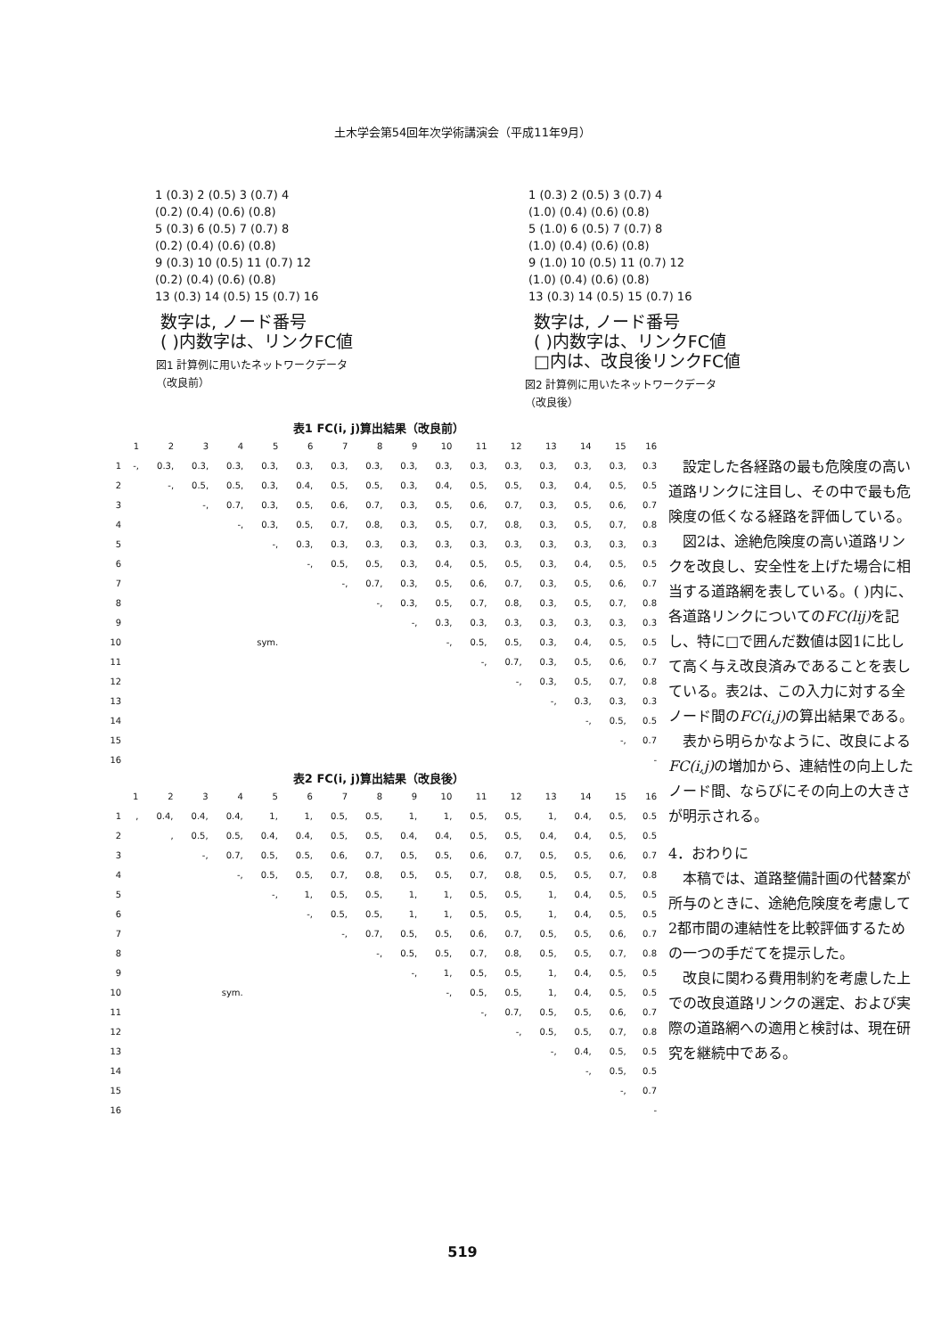土木学会第54回年次学術講演会（平成11年9月）
| 1 (0.3) 2 (0.5) 3 (0.7) 4 |
| (0.2) (0.4) (0.6) (0.8) |
| 5 (0.3) 6 (0.5) 7 (0.7) 8 |
| (0.2) (0.4) (0.6) (0.8) |
| 9 (0.3) 10 (0.5) 11 (0.7) 12 |
| (0.2) (0.4) (0.6) (0.8) |
| 13 (0.3) 14 (0.5) 15 (0.7) 16 |
数字は, ノード番号
( )内数字は、リンクFC値
図1 計算例に用いたネットワークデータ
（改良前）
| 1 (0.3) 2 (0.5) 3 (0.7) 4 |
| (1.0) (0.4) (0.6) (0.8) |
| 5 (1.0) 6 (0.5) 7 (0.7) 8 |
| (1.0) (0.4) (0.6) (0.8) |
| 9 (1.0) 10 (0.5) 11 (0.7) 12 |
| (1.0) (0.4) (0.6) (0.8) |
| 13 (0.3) 14 (0.5) 15 (0.7) 16 |
数字は, ノード番号
( )内数字は、リンクFC値
□内は、改良後リンクFC値
図2 計算例に用いたネットワークデータ
（改良後）
表1 FC(i, j)算出結果（改良前）
| | 1 | 2 | 3 | 4 | 5 | 6 | 7 | 8 | 9 | 10 | 11 | 12 | 13 | 14 | 15 | 16 |
| --- | --- | --- | --- | --- | --- | --- | --- | --- | --- | --- | --- | --- | --- | --- | --- | --- |
| 1 | -, | 0.3, | 0.3, | 0.3, | 0.3, | 0.3, | 0.3, | 0.3, | 0.3, | 0.3, | 0.3, | 0.3, | 0.3, | 0.3, | 0.3, | 0.3 |
| 2 | | -, | 0.5, | 0.5, | 0.3, | 0.4, | 0.5, | 0.5, | 0.3, | 0.4, | 0.5, | 0.5, | 0.3, | 0.4, | 0.5, | 0.5 |
| 3 | | | -, | 0.7, | 0.3, | 0.5, | 0.6, | 0.7, | 0.3, | 0.5, | 0.6, | 0.7, | 0.3, | 0.5, | 0.6, | 0.7 |
| 4 | | | | -, | 0.3, | 0.5, | 0.7, | 0.8, | 0.3, | 0.5, | 0.7, | 0.8, | 0.3, | 0.5, | 0.7, | 0.8 |
| 5 | | | | | -, | 0.3, | 0.3, | 0.3, | 0.3, | 0.3, | 0.3, | 0.3, | 0.3, | 0.3, | 0.3, | 0.3 |
| 6 | | | | | | -, | 0.5, | 0.5, | 0.3, | 0.4, | 0.5, | 0.5, | 0.3, | 0.4, | 0.5, | 0.5 |
| 7 | | | | | | | -, | 0.7, | 0.3, | 0.5, | 0.6, | 0.7, | 0.3, | 0.5, | 0.6, | 0.7 |
| 8 | | | | | | | | -, | 0.3, | 0.5, | 0.7, | 0.8, | 0.3, | 0.5, | 0.7, | 0.8 |
| 9 | | | | | | | | | -, | 0.3, | 0.3, | 0.3, | 0.3, | 0.3, | 0.3, | 0.3 |
| 10 | | | | sym. | | | | | | -, | 0.5, | 0.5, | 0.3, | 0.4, | 0.5, | 0.5 |
| 11 | | | | | | | | | | | -, | 0.7, | 0.3, | 0.5, | 0.6, | 0.7 |
| 12 | | | | | | | | | | | | -, | 0.3, | 0.5, | 0.7, | 0.8 |
| 13 | | | | | | | | | | | | | -, | 0.3, | 0.3, | 0.3 |
| 14 | | | | | | | | | | | | | | -, | 0.5, | 0.5 |
| 15 | | | | | | | | | | | | | | | -, | 0.7 |
| 16 | | | | | | | | | | | | | | | | - |
表2 FC(i, j)算出結果（改良後）
| | 1 | 2 | 3 | 4 | 5 | 6 | 7 | 8 | 9 | 10 | 11 | 12 | 13 | 14 | 15 | 16 |
| --- | --- | --- | --- | --- | --- | --- | --- | --- | --- | --- | --- | --- | --- | --- | --- | --- |
| 1 | , | 0.4, | 0.4, | 0.4, | 1, | 1, | 0.5, | 0.5, | 1, | 1, | 0.5, | 0.5, | 1, | 0.4, | 0.5, | 0.5 |
| 2 | | , | 0.5, | 0.5, | 0.4, | 0.4, | 0.5, | 0.5, | 0.4, | 0.4, | 0.5, | 0.5, | 0.4, | 0.4, | 0.5, | 0.5 |
| 3 | | | -, | 0.7, | 0.5, | 0.5, | 0.6, | 0.7, | 0.5, | 0.5, | 0.6, | 0.7, | 0.5, | 0.5, | 0.6, | 0.7 |
| 4 | | | | -, | 0.5, | 0.5, | 0.7, | 0.8, | 0.5, | 0.5, | 0.7, | 0.8, | 0.5, | 0.5, | 0.7, | 0.8 |
| 5 | | | | | -, | 1, | 0.5, | 0.5, | 1, | 1, | 0.5, | 0.5, | 1, | 0.4, | 0.5, | 0.5 |
| 6 | | | | | | -, | 0.5, | 0.5, | 1, | 1, | 0.5, | 0.5, | 1, | 0.4, | 0.5, | 0.5 |
| 7 | | | | | | | -, | 0.7, | 0.5, | 0.5, | 0.6, | 0.7, | 0.5, | 0.5, | 0.6, | 0.7 |
| 8 | | | | | | | | -, | 0.5, | 0.5, | 0.7, | 0.8, | 0.5, | 0.5, | 0.7, | 0.8 |
| 9 | | | | | | | | | -, | 1, | 0.5, | 0.5, | 1, | 0.4, | 0.5, | 0.5 |
| 10 | | | sym. | | | | | | | -, | 0.5, | 0.5, | 1, | 0.4, | 0.5, | 0.5 |
| 11 | | | | | | | | | | | -, | 0.7, | 0.5, | 0.5, | 0.6, | 0.7 |
| 12 | | | | | | | | | | | | -, | 0.5, | 0.5, | 0.7, | 0.8 |
| 13 | | | | | | | | | | | | | -, | 0.4, | 0.5, | 0.5 |
| 14 | | | | | | | | | | | | | | -, | 0.5, | 0.5 |
| 15 | | | | | | | | | | | | | | | -, | 0.7 |
| 16 | | | | | | | | | | | | | | | | - |
設定した各経路の最も危険度の高い道路リンクに注目し、その中で最も危険度の低くなる経路を評価している。
図2は、途絶危険度の高い道路リンクを改良し、安全性を上げた場合に相当する道路網を表している。( )内に、各道路リンクについてのFC(lij) を記し、特に□で囲んだ数値は図1に比して高く与え改良済みであることを表している。表2は、この入力に対する全ノード間のFC(i,j) の算出結果である。
表から明らかなように、改良によるFC(i,j) の増加から、連結性の向上したノード間、ならびにその向上の大きさが明示される。
4．おわりに
本稿では、道路整備計画の代替案が所与のときに、途絶危険度を考慮して2都市間の連結性を比較評価するための一つの手だてを提示した。
改良に関わる費用制約を考慮した上での改良道路リンクの選定、および実際の道路網への適用と検討は、現在研究を継続中である。
519